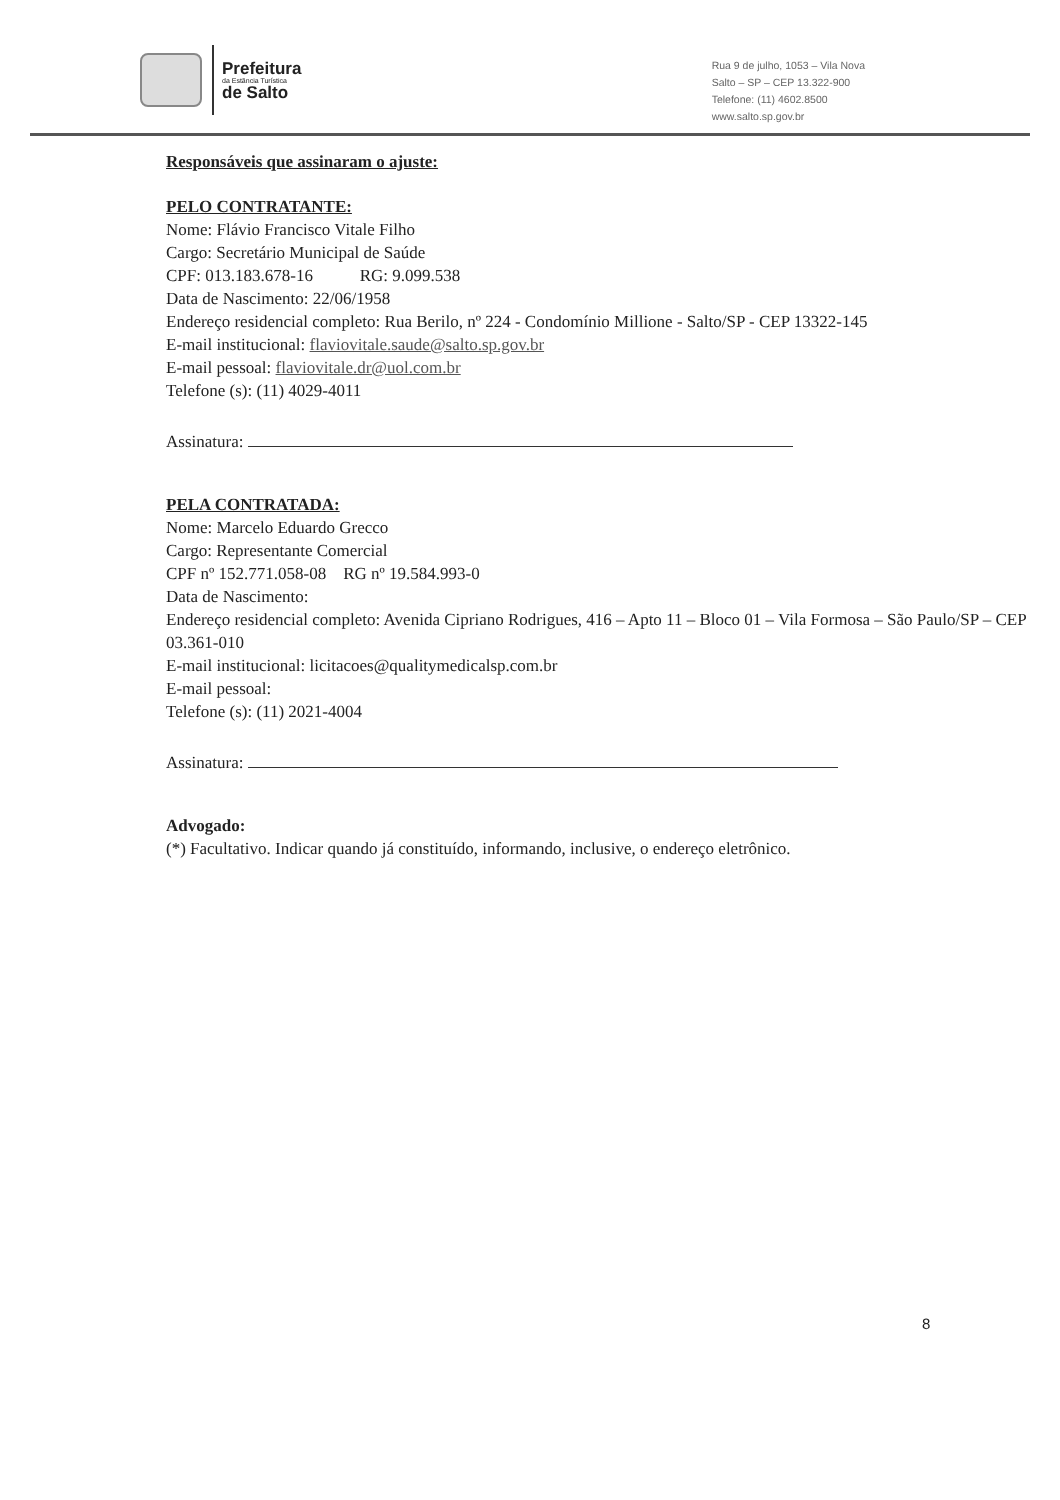Prefeitura
da Estância Turística
de Salto
Rua 9 de julho, 1053 – Vila Nova
Salto – SP – CEP 13.322-900
Telefone: (11) 4602.8500
www.salto.sp.gov.br
Responsáveis que assinaram o ajuste:
PELO CONTRATANTE:
Nome: Flávio Francisco Vitale Filho
Cargo: Secretário Municipal de Saúde
CPF: 013.183.678-16 RG: 9.099.538
Data de Nascimento: 22/06/1958
Endereço residencial completo: Rua Berilo, nº 224 - Condomínio Millione - Salto/SP - CEP 13322-145
E-mail institucional: flaviovitale.saude@salto.sp.gov.br
E-mail pessoal: flaviovitale.dr@uol.com.br
Telefone (s): (11) 4029-4011
Assinatura:
PELA CONTRATADA:
Nome: Marcelo Eduardo Grecco
Cargo: Representante Comercial
CPF nº 152.771.058-08 RG nº 19.584.993-0
Data de Nascimento:
Endereço residencial completo: Avenida Cipriano Rodrigues, 416 – Apto 11 – Bloco 01 – Vila Formosa – São Paulo/SP – CEP 03.361-010
E-mail institucional: licitacoes@qualitymedicalsp.com.br
E-mail pessoal:
Telefone (s): (11) 2021-4004
Assinatura:
Advogado:
(*) Facultativo. Indicar quando já constituído, informando, inclusive, o endereço eletrônico.
8